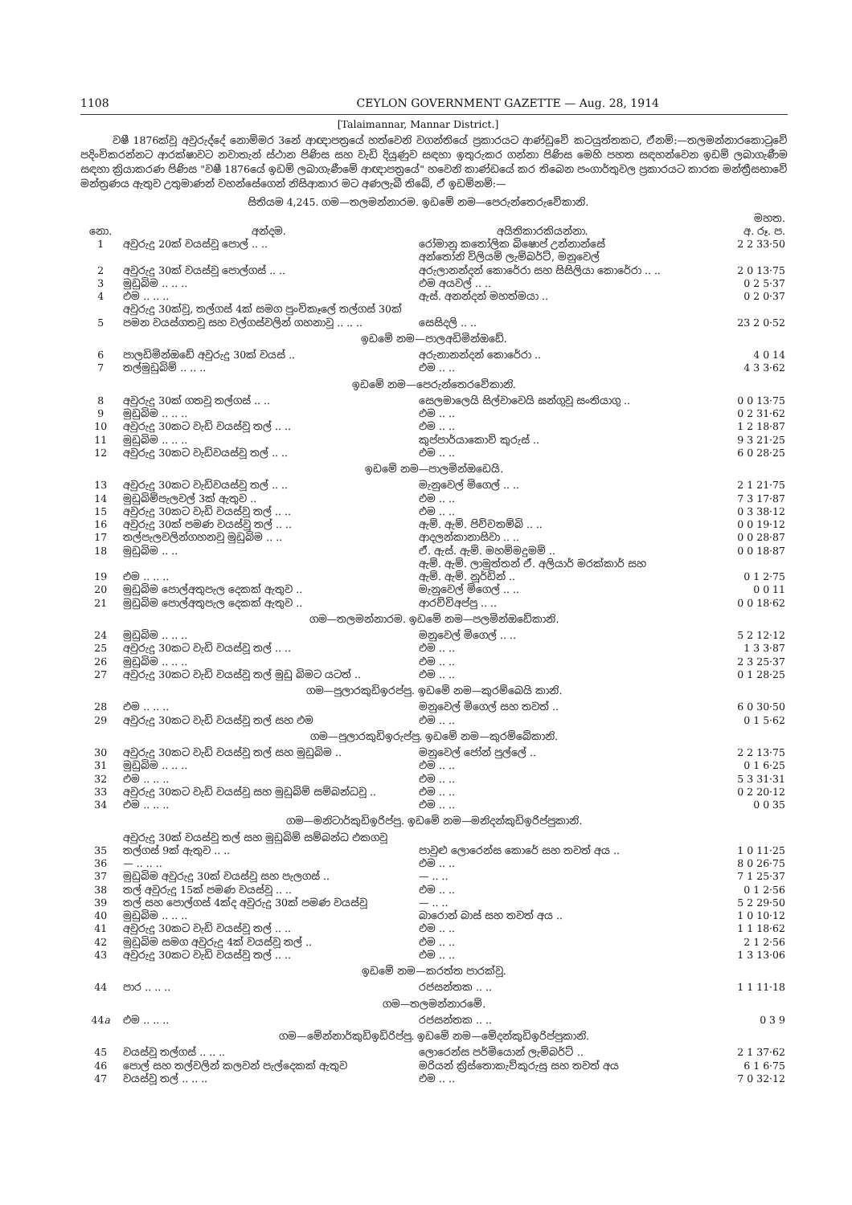1108 CEYLON GOVERNMENT GAZETTE — Aug. 28, 1914
[Talaimannar, Mannar District.]
වෂී 1876ක්වූ අවුරුද්දේ නොම්මර 3නේ ආඥාපත්‍රයේ හත්වෙනි වගන්තියේ ප්‍රකාරයට ආණ්ඩුවේ කටයුත්තකට, ඒනම්:—තලමන්නාරකොටුවේ පදිංචිකරන්නට ආරක්ෂාවට නවාතැන් ස්ථාන පිණිස සහ වැඩි දියුණුව සඳහා ඉතුරුකර ගන්නා පිණිස මෙහි පහත සඳහන්වෙන ඉඩම් ලබාගැණීම සඳහා ක්‍රියාකරණ පිණිස "වෂී 1876යේ ඉඩම් ලබාගැණීමේ ආඥාපත්‍රයේ" හවෙනි කාණ්ඩයේ කර තිබෙන පංගාර්තුවල ප්‍රකාරයට කාරක මන්ත්‍රීසභාවේ මන්ත්‍රණය ඇතුව උතුමාණන් වහන්සේගෙන් නිසිආකාර මට අණලැබී තිබේ, ඒ ඉඩම්නම්:—
සිතියම 4,245. ගම—තලමන්නාරම. ඉඩමේ නම—පෙරුන්තෙරුවේකානි.
| නො. | අන්දම. | අයිතිකාරකියන්නා. | මහත. අ. රූ. ප. |
| --- | --- | --- | --- |
| 1 | අවුරුදු 20ක් වයස්වූ පොල් .. .. | රෝමානු කතෝලික බිෂොප් උන්නාන්සේ | 2 2 33·50 |
| 2 | අවුරුදු 30ක් වයස්වූ පොල්ගස් .. .. | අන්තෝනි විලියම් ලැම්බර්ට්, මනුවෙල් අරුලානන්දන් කොරේරා සහ සිසිලියා කොරේරා .. .. | 2 0 13·75 |
| 3 | මුඩුබිම .. .. .. | එම අයවල් .. .. | 0 2 5·37 |
| 4 | එම .. .. .. | ඇස්. අනන්දන් මහත්මයා .. | 0 2 0·37 |
| 5 | අවුරුදු 30ක්වූ, තල්ගස් 4ක් සමග පුංචිකෑලේ තල්ගස් 30ක් පමන වයස්ගතවූ සහ වල්ගස්වලින් ගහනාවූ .. .. .. | සෙසිදලි .. .. | 23 2 0·52 |
| ඉඩමේ නම—පාලඅඩිමින්ඔඩේ. | | | |
| 6 | පාලඩිමින්ඔඩේ අවුරුදු 30ක් වයස් .. | අරුනානන්දන් කොරේරා .. | 4 0 14 |
| 7 | තල්මුඩුබිම් .. .. .. | එම .. .. | 4 3 3·62 |
| ඉඩමේ නම—පෙරුන්තෙරවේකානි. | | | |
| 8 | අවුරුදු 30ක් ගතවූ තල්ගස් .. .. | සෙලමාලෙයි සිල්වාවෙයි ඝන්‍ගුවූ සංතියාගු .. | 0 0 13·75 |
| 9 | මුඩුබිම .. .. .. | එම .. .. | 0 2 31·62 |
| 10 | අවුරුදු 30කට වැඩි වයස්වූ තල් .. .. | එම .. .. | 1 2 18·87 |
| 11 | මුඩුබිම .. .. .. | කුප්පාර්යාකොව් කුරුස් .. | 9 3 21·25 |
| 12 | අවුරුදු 30කට වැඩිවයස්වූ තල් .. .. | එම .. .. | 6 0 28·25 |
| ඉඩමේ නම—පාලමින්ඔඩෙයි. | | | |
| 13 | අවුරුදු 30කට වැඩිවයස්වූ තල් .. .. | මැනුවෙල් මිගෙල් .. .. | 2 1 21·75 |
| 14 | මුඩුබිම්පැලවල් 3ක් ඇතුව .. | එම .. .. | 7 3 17·87 |
| 15 | අවුරුදු 30කට වැඩි වයස්වූ තල් .. .. | එම .. .. | 0 3 38·12 |
| 16 | අවුරුදු 30ක් පමණ වයස්වූ තල් .. .. | ඇම්. ඇම්. පිච්චතම්බි .. .. | 0 0 19·12 |
| 17 | තල්පැලවලින්ගහනවූ මුඩුබිම .. .. | ආදලන්කානාසිවා .. .. | 0 0 28·87 |
| 18 | මුඩුබිම .. .. | ඒ. ඇස්. ඇම්. මහම්මදුමම් .. | 0 0 18·87 |
| 19 | එම .. .. .. | ඇම්. ඇම්. ලාමුත්තන් ඒ. අලියාර් මරක්කාර් සහ ඇම්. ඇම්. නූර්ඩින් .. | 0 1 2·75 |
| 20 | මුඩුබිම පොල්අතුපැල දෙකක් ඇතුව .. | මැනුවෙල් මිගෙල් .. .. | 0 0 11 |
| 21 | මුඩුබිම පොල්අතුපැල දෙකක් ඇතුව .. | ආරච්චිඅප්පු .. .. | 0 0 18·62 |
| ගම—තලමන්නාරම. ඉඩමේ නම—පලමින්ඔඩේකානි. | | | |
| 24 | මුඩුබිම .. .. .. | මනුවෙල් මිගෙල් .. .. | 5 2 12·12 |
| 25 | අවුරුදු 30කට වැඩි වයස්වූ තල් .. .. | එම .. .. | 1 3 3·87 |
| 26 | මුඩුබිම .. .. .. | එම .. .. | 2 3 25·37 |
| 27 | අවුරුදු 30කට වැඩි වයස්වූ තල් මුඩු බිමට යටත් .. | එම .. .. | 0 1 28·25 |
| ගම—පුලාරකුඩිඉරප්පු. ඉඩමේ නම—කුරම්බෙයි කානි. | | | |
| 28 | එම .. .. .. | මනුවෙල් මිගෙල් සහ තවත් .. | 6 0 30·50 |
| 29 | අවුරුදු 30කට වැඩි වයස්වූ තල් සහ එම | එම .. .. | 0 1 5·62 |
| ගම—පුලාරකුඩිඉරුප්පු. ඉඩමේ නම—කුරම්බේකානි. | | | |
| 30 | අවුරුදු 30කට වැඩි වයස්වූ තල් සහ මුඩුබිම .. | මනුවෙල් ජෝන් පුල්ලේ .. | 2 2 13·75 |
| 31 | මුඩුබිම .. .. .. | එම .. .. | 0 1 6·25 |
| 32 | එම .. .. .. | එම .. .. | 5 3 31·31 |
| 33 | අවුරුදු 30කට වැඩි වයස්වූ සහ මුඩුබිම් සම්බන්ධවූ .. | එම .. .. | 0 2 20·12 |
| 34 | එම .. .. .. | එම .. .. | 0 0 35 |
| ගම—මනිටාර්කුඩිඉරිප්පු. ඉඩමේ නම—මනිදන්කුඩිඉරිප්පුකානි. | | | |
| 35 | අවුරුදු 30ක් වයස්වූ තල් සහ මුඩුබිම් සම්බන්ධ එකගවූ තල්ගස් 9ක් ඇතුව .. .. | පාවුළු ලොරෙන්ස කොරේ සහ තවත් අය .. | 1 0 11·25 |
| 36 | — .. .. .. | එම .. .. | 8 0 26·75 |
| 37 | මුඩුබිම අවුරුදු 30ක් වයස්වූ සහ පැලගස් .. | — .. .. | 7 1 25·37 |
| 38 | තල් අවුරුදු 15ක් පමණ වයස්වූ .. .. | එම .. .. | 0 1 2·56 |
| 39 | තල් සහ පොල්ගස් 4ක්ද අවුරුදු 30ක් පමණ වයස්වූ | — .. .. | 5 2 29·50 |
| 40 | මුඩුබිම .. .. .. | බාරොන් බාස් සහ තවත් අය .. | 1 0 10·12 |
| 41 | අවුරුදු 30කට වැඩි වයස්වූ තල් .. .. | එම .. .. | 1 1 18·62 |
| 42 | මුඩුබිම සමග අවුරුදු 4ක් වයස්වූ තල් .. | එම .. .. | 2 1 2·56 |
| 43 | අවුරුදු 30කට වැඩි වයස්වූ තල් .. .. | එම .. .. | 1 3 13·06 |
| ඉඩමේ නම—කරත්ත පාරක්වූ. | | | |
| 44 | පාර .. .. .. | රජසන්තක .. .. | 1 1 11·18 |
| ගම—තලමන්නාරමේ. | | | |
| 44 a | එම .. .. .. | රජසන්තක .. .. | 0 3 9 |
| ගම—මේන්නාර්කුඩිඉඩිරිප්පු. ඉඩමේ නම—මේදන්කුඩිඉරිප්පුකානි. | | | |
| 45 | වයස්වූ තල්ගස් .. .. .. | ලොරෙන්ස පර්මියොන් ලැම්බර්ට් .. | 2 1 37·62 |
| 46 | පොල් සහ තල්වලින් කලවන් පැල්දෙකක් ඇතුව | මරියන් ක්‍රිස්තොකැව්කුරුසු සහ තවත් අය | 6 1 6·75 |
| 47 | වයස්වූ තල් .. .. .. | එම .. .. | 7 0 32·12 |